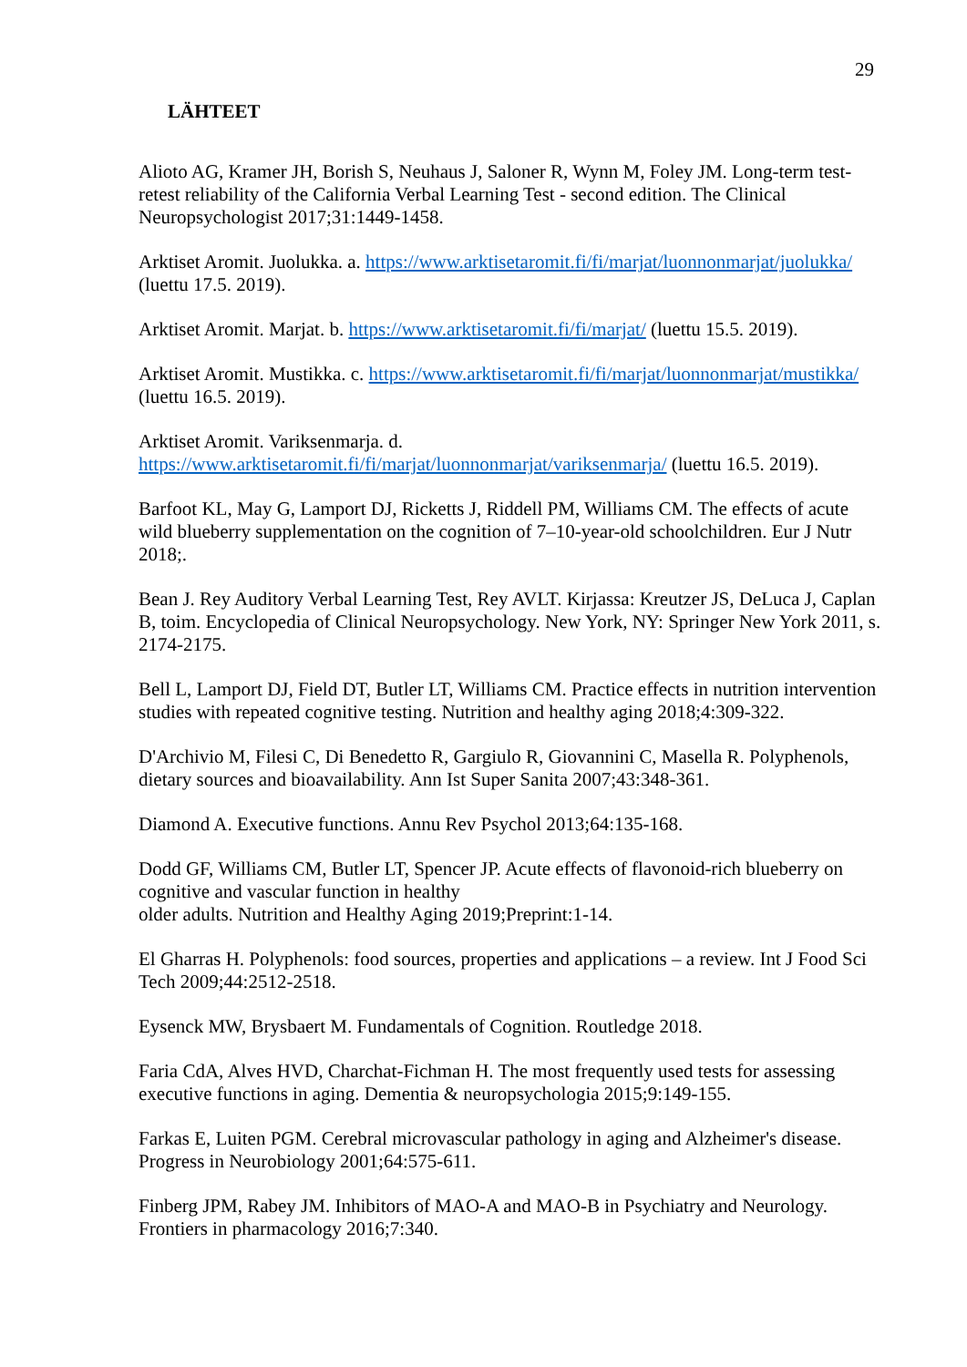29
LÄHTEET
Alioto AG, Kramer JH, Borish S, Neuhaus J, Saloner R, Wynn M, Foley JM. Long-term test-retest reliability of the California Verbal Learning Test - second edition. The Clinical Neuropsychologist 2017;31:1449-1458.
Arktiset Aromit. Juolukka. a. https://www.arktisetaromit.fi/fi/marjat/luonnonmarjat/juolukka/ (luettu 17.5. 2019).
Arktiset Aromit. Marjat. b. https://www.arktisetaromit.fi/fi/marjat/ (luettu 15.5. 2019).
Arktiset Aromit. Mustikka. c. https://www.arktisetaromit.fi/fi/marjat/luonnonmarjat/mustikka/ (luettu 16.5. 2019).
Arktiset Aromit. Variksenmarja. d.
https://www.arktisetaromit.fi/fi/marjat/luonnonmarjat/variksenmarja/ (luettu 16.5. 2019).
Barfoot KL, May G, Lamport DJ, Ricketts J, Riddell PM, Williams CM. The effects of acute wild blueberry supplementation on the cognition of 7–10-year-old schoolchildren. Eur J Nutr 2018;.
Bean J. Rey Auditory Verbal Learning Test, Rey AVLT. Kirjassa: Kreutzer JS, DeLuca J, Caplan B, toim. Encyclopedia of Clinical Neuropsychology. New York, NY: Springer New York 2011, s. 2174-2175.
Bell L, Lamport DJ, Field DT, Butler LT, Williams CM. Practice effects in nutrition intervention studies with repeated cognitive testing. Nutrition and healthy aging 2018;4:309-322.
D'Archivio M, Filesi C, Di Benedetto R, Gargiulo R, Giovannini C, Masella R. Polyphenols, dietary sources and bioavailability. Ann Ist Super Sanita 2007;43:348-361.
Diamond A. Executive functions. Annu Rev Psychol 2013;64:135-168.
Dodd GF, Williams CM, Butler LT, Spencer JP. Acute effects of flavonoid-rich blueberry on cognitive and vascular function in healthy
older adults. Nutrition and Healthy Aging 2019;Preprint:1-14.
El Gharras H. Polyphenols: food sources, properties and applications – a review. Int J Food Sci Tech 2009;44:2512-2518.
Eysenck MW, Brysbaert M. Fundamentals of Cognition. Routledge 2018.
Faria CdA, Alves HVD, Charchat-Fichman H. The most frequently used tests for assessing executive functions in aging. Dementia & neuropsychologia 2015;9:149-155.
Farkas E, Luiten PGM. Cerebral microvascular pathology in aging and Alzheimer's disease. Progress in Neurobiology 2001;64:575-611.
Finberg JPM, Rabey JM. Inhibitors of MAO-A and MAO-B in Psychiatry and Neurology. Frontiers in pharmacology 2016;7:340.